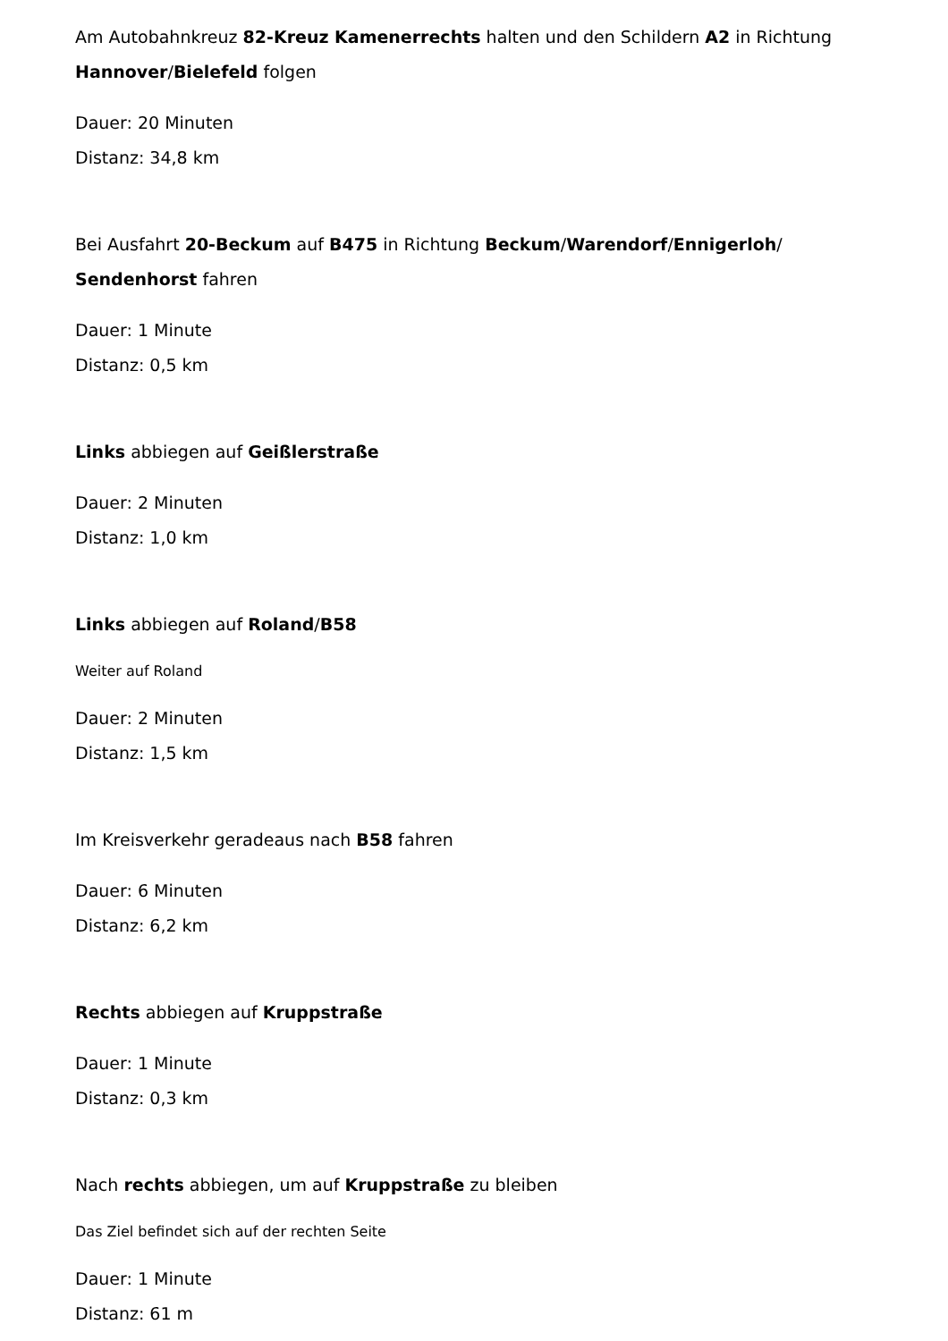Am Autobahnkreuz 82-Kreuz Kamenerrechts halten und den Schildern A2 in Richtung Hannover/Bielefeld folgen
Dauer: 20 Minuten
Distanz: 34,8 km
Bei Ausfahrt 20-Beckum auf B475 in Richtung Beckum/Warendorf/Ennigerloh/ Sendenhorst fahren
Dauer: 1 Minute
Distanz: 0,5 km
Links abbiegen auf Geißlerstraße
Dauer: 2 Minuten
Distanz: 1,0 km
Links abbiegen auf Roland/B58
Weiter auf Roland
Dauer: 2 Minuten
Distanz: 1,5 km
Im Kreisverkehr geradeaus nach B58 fahren
Dauer: 6 Minuten
Distanz: 6,2 km
Rechts abbiegen auf Kruppstraße
Dauer: 1 Minute
Distanz: 0,3 km
Nach rechts abbiegen, um auf Kruppstraße zu bleiben
Das Ziel befindet sich auf der rechten Seite
Dauer: 1 Minute
Distanz: 61 m